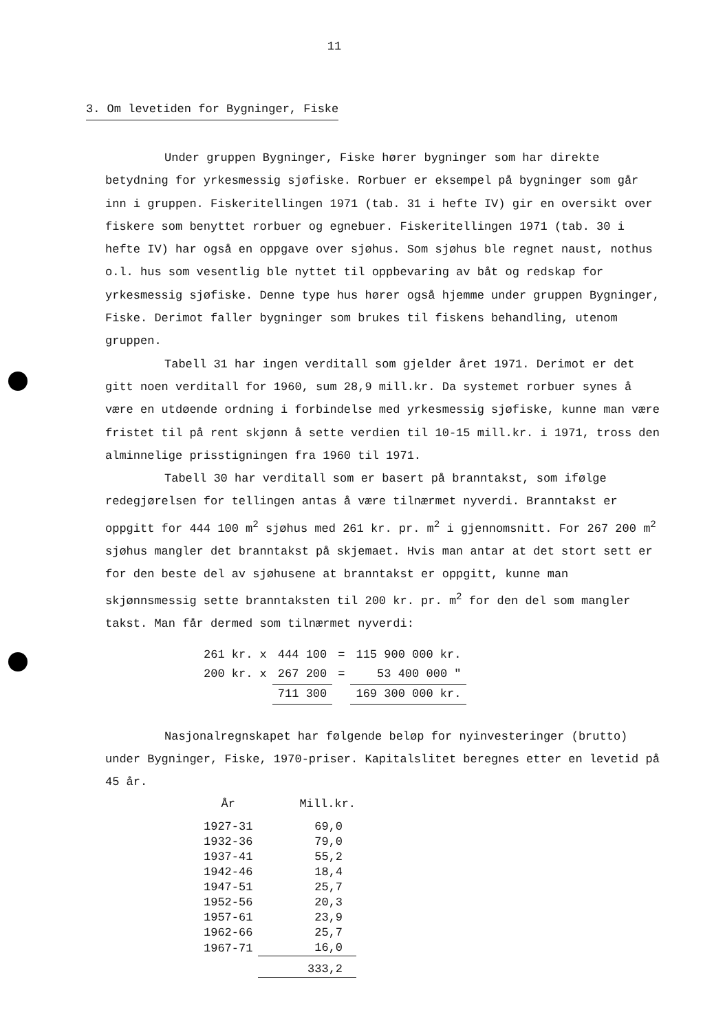11
3. Om levetiden for Bygninger, Fiske
Under gruppen Bygninger, Fiske hører bygninger som har direkte betydning for yrkesmessig sjøfiske. Rorbuer er eksempel på bygninger som går inn i gruppen. Fiskeritellingen 1971 (tab. 31 i hefte IV) gir en oversikt over fiskere som benyttet rorbuer og egnebuer. Fiskeritellingen 1971 (tab. 30 i hefte IV) har også en oppgave over sjøhus. Som sjøhus ble regnet naust, nothus o.l. hus som vesentlig ble nyttet til oppbevaring av båt og redskap for yrkesmessig sjøfiske. Denne type hus hører også hjemme under gruppen Bygninger, Fiske. Derimot faller bygninger som brukes til fiskens behandling, utenom gruppen.
Tabell 31 har ingen verditall som gjelder året 1971. Derimot er det gitt noen verditall for 1960, sum 28,9 mill.kr. Da systemet rorbuer synes å være en utdøende ordning i forbindelse med yrkesmessig sjøfiske, kunne man være fristet til på rent skjønn å sette verdien til 10-15 mill.kr. i 1971, tross den alminnelige prisstigningen fra 1960 til 1971.
Tabell 30 har verditall som er basert på branntakst, som ifølge redegjørelsen for tellingen antas å være tilnærmet nyverdi. Branntakst er oppgitt for 444 100 m<sup>2</sup> sjøhus med 261 kr. pr. m<sup>2</sup> i gjennomsnitt. For 267 200 m<sup>2</sup> sjøhus mangler det branntakst på skjemaet. Hvis man antar at det stort sett er for den beste del av sjøhusene at branntakst er oppgitt, kunne man skjønnsmessig sette branntaksten til 200 kr. pr. m<sup>2</sup> for den del som mangler takst. Man får dermed som tilnærmet nyverdi:
| 261 kr. x | 444 100 | = | 115 900 000 kr. |
| 200 kr. x | 267 200 | = | 53 400 000 " |
| | 711 300 | | 169 300 000 kr. |
Nasjonalregnskapet har følgende beløp for nyinvesteringer (brutto) under Bygninger, Fiske, 1970-priser. Kapitalslitet beregnes etter en levetid på 45 år.
| År | Mill.kr. |
| --- | --- |
| 1927-31 | 69,0 |
| 1932-36 | 79,0 |
| 1937-41 | 55,2 |
| 1942-46 | 18,4 |
| 1947-51 | 25,7 |
| 1952-56 | 20,3 |
| 1957-61 | 23,9 |
| 1962-66 | 25,7 |
| 1967-71 | 16,0 |
| | 333,2 |